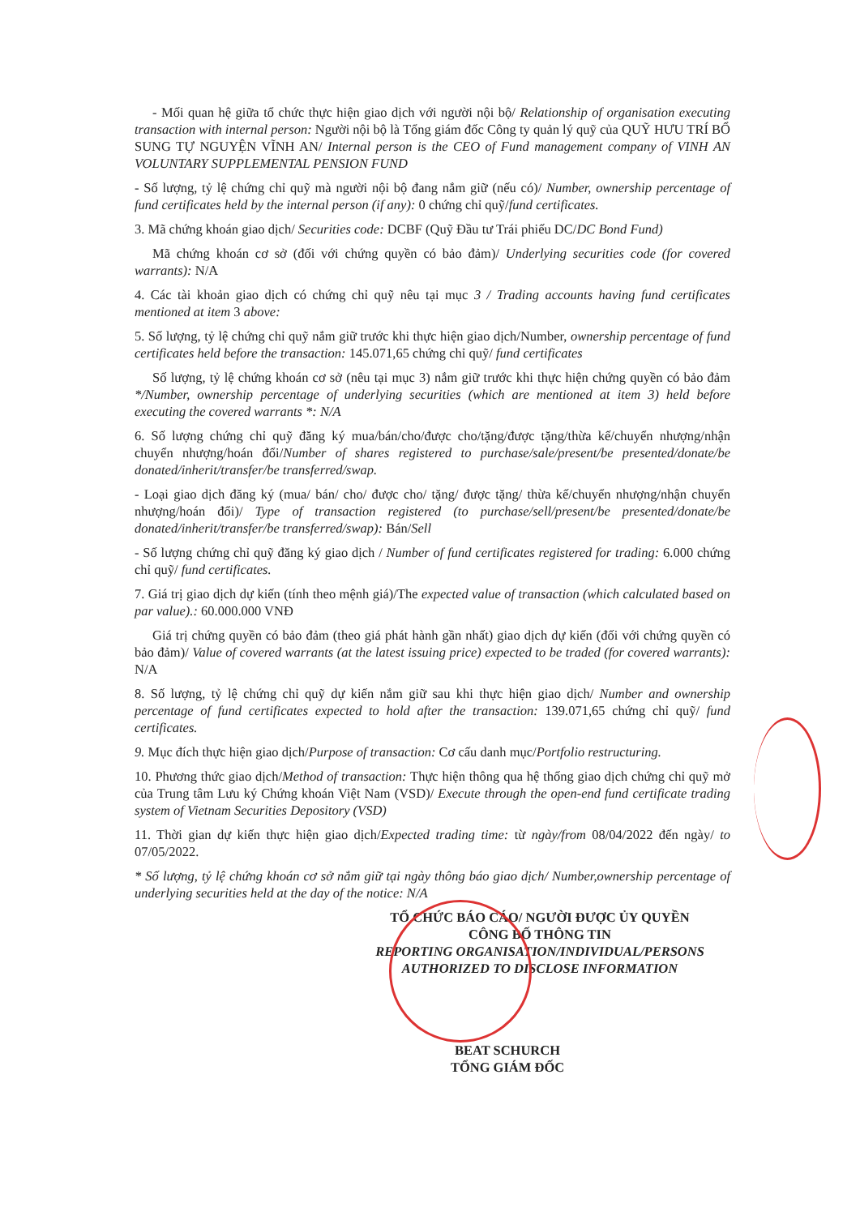- Mối quan hệ giữa tổ chức thực hiện giao dịch với người nội bộ/ Relationship of organisation executing transaction with internal person: Người nội bộ là Tổng giám đốc Công ty quản lý quỹ của QUỸ HƯU TRÍ BỔ SUNG TỰ NGUYỆN VĨNH AN/ Internal person is the CEO of Fund management company of VINH AN VOLUNTARY SUPPLEMENTAL PENSION FUND
- Số lượng, tỷ lệ chứng chỉ quỹ mà người nội bộ đang nắm giữ (nếu có)/ Number, ownership percentage of fund certificates held by the internal person (if any): 0 chứng chỉ quỹ/fund certificates.
3. Mã chứng khoán giao dịch/ Securities code: DCBF (Quỹ Đầu tư Trái phiếu DC/DC Bond Fund)
Mã chứng khoán cơ sở (đối với chứng quyền có bảo đảm)/ Underlying securities code (for covered warrants): N/A
4. Các tài khoản giao dịch có chứng chỉ quỹ nêu tại mục 3 / Trading accounts having fund certificates mentioned at item 3 above:
5. Số lượng, tỷ lệ chứng chỉ quỹ nắm giữ trước khi thực hiện giao dịch/Number, ownership percentage of fund certificates held before the transaction: 145.071,65 chứng chỉ quỹ/ fund certificates
Số lượng, tỷ lệ chứng khoán cơ sở (nêu tại mục 3) nắm giữ trước khi thực hiện chứng quyền có bảo đảm */Number, ownership percentage of underlying securities (which are mentioned at item 3) held before executing the covered warrants *: N/A
6. Số lượng chứng chỉ quỹ đăng ký mua/bán/cho/được cho/tặng/được tặng/thừa kế/chuyển nhượng/nhận chuyển nhượng/hoán đổi/Number of shares registered to purchase/sale/present/be presented/donate/be donated/inherit/transfer/be transferred/swap.
- Loại giao dịch đăng ký (mua/ bán/ cho/ được cho/ tặng/ được tặng/ thừa kế/chuyển nhượng/nhận chuyển nhượng/hoán đổi)/ Type of transaction registered (to purchase/sell/present/be presented/donate/be donated/inherit/transfer/be transferred/swap): Bán/Sell
- Số lượng chứng chỉ quỹ đăng ký giao dịch / Number of fund certificates registered for trading: 6.000 chứng chỉ quỹ/ fund certificates.
7. Giá trị giao dịch dự kiến (tính theo mệnh giá)/The expected value of transaction (which calculated based on par value).: 60.000.000 VNĐ
Giá trị chứng quyền có bảo đảm (theo giá phát hành gần nhất) giao dịch dự kiến (đối với chứng quyền có bảo đảm)/ Value of covered warrants (at the latest issuing price) expected to be traded (for covered warrants): N/A
8. Số lượng, tỷ lệ chứng chỉ quỹ dự kiến nắm giữ sau khi thực hiện giao dịch/ Number and ownership percentage of fund certificates expected to hold after the transaction: 139.071,65 chứng chỉ quỹ/ fund certificates.
9. Mục đích thực hiện giao dịch/Purpose of transaction: Cơ cấu danh mục/Portfolio restructuring.
10. Phương thức giao dịch/Method of transaction: Thực hiện thông qua hệ thống giao dịch chứng chỉ quỹ mở của Trung tâm Lưu ký Chứng khoán Việt Nam (VSD)/ Execute through the open-end fund certificate trading system of Vietnam Securities Depository (VSD)
11. Thời gian dự kiến thực hiện giao dịch/Expected trading time: từ ngày/from 08/04/2022 đến ngày/ to 07/05/2022.
* Số lượng, tỷ lệ chứng khoán cơ sở nắm giữ tại ngày thông báo giao dịch/ Number,ownership percentage of underlying securities held at the day of the notice: N/A
TỔ CHỨC BÁO CÁO/ NGƯỜI ĐƯỢC ỦY QUYỀN
CÔNG BỐ THÔNG TIN
REPORTING ORGANISATION/INDIVIDUAL/PERSONS AUTHORIZED TO DISCLOSE INFORMATION
BEAT SCHURCH
TỔNG GIÁM ĐỐC